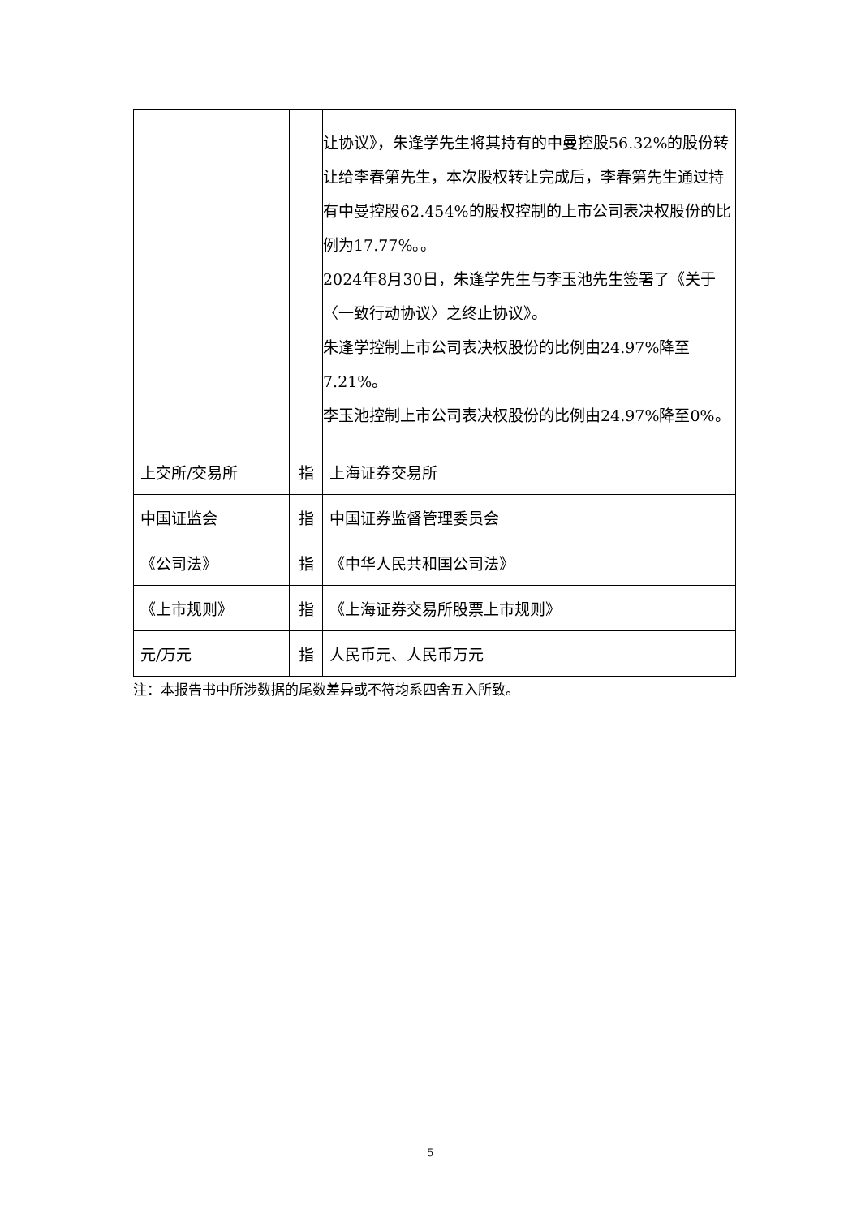| | | 让协议》，朱逢学先生将其持有的中曼控股56.32%的股份转让给李春第先生，本次股权转让完成后，李春第先生通过持有中曼控股62.454%的股权控制的上市公司表决权股份的比例为17.77%。。 2024年8月30日，朱逢学先生与李玉池先生签署了《关于〈一致行动协议〉之终止协议》。 朱逢学控制上市公司表决权股份的比例由24.97%降至7.21%。 李玉池控制上市公司表决权股份的比例由24.97%降至0%。 |
| 上交所/交易所 | 指 | 上海证券交易所 |
| 中国证监会 | 指 | 中国证券监督管理委员会 |
| 《公司法》 | 指 | 《中华人民共和国公司法》 |
| 《上市规则》 | 指 | 《上海证券交易所股票上市规则》 |
| 元/万元 | 指 | 人民币元、人民币万元 |
注：本报告书中所涉数据的尾数差异或不符均系四舍五入所致。
5